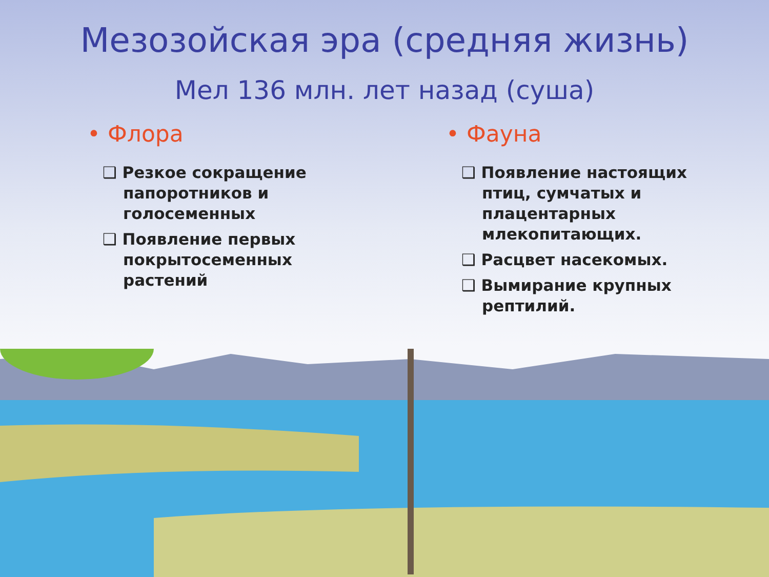Мезозойская эра (средняя жизнь)
Мел 136 млн. лет назад (суша)
• Флора
❑ Резкое сокращение папоротников и голосеменных
❑ Появление первых покрытосеменных растений
• Фауна
❑ Появление настоящих птиц, сумчатых и плацентарных млекопитающих.
❑ Расцвет насекомых.
❑ Вымирание крупных рептилий.